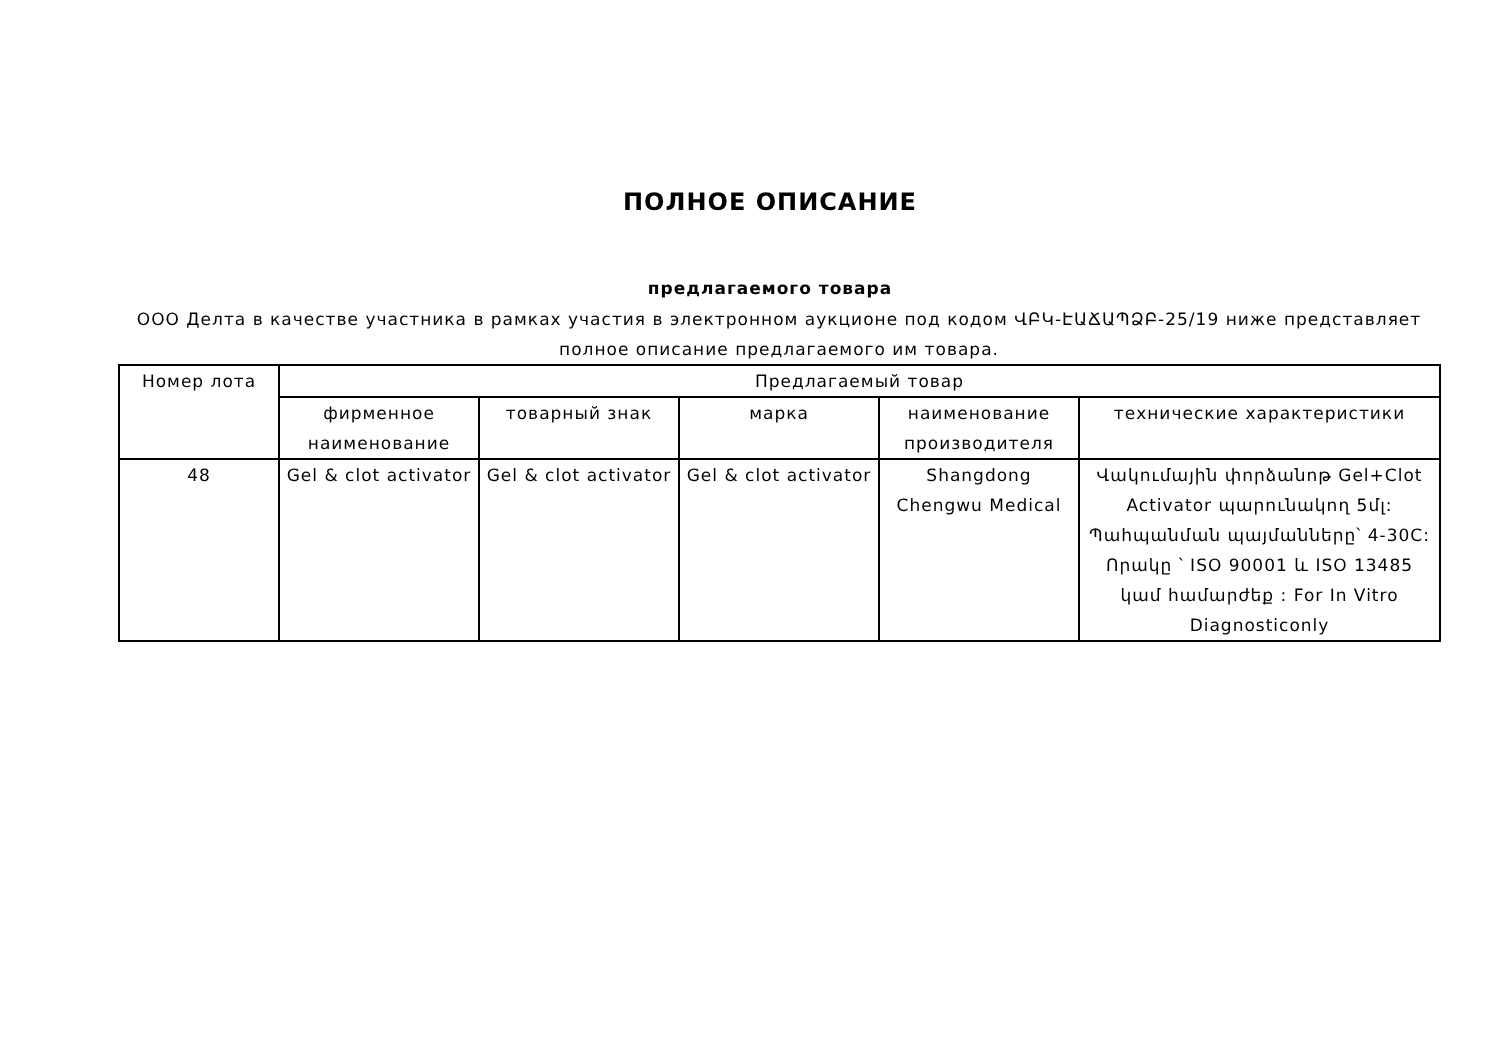ПОЛНОЕ ОПИСАНИЕ
предлагаемого товара
ООО Делта в качестве участника в рамках участия в электронном аукционе под кодом ՎԲԿ-ԷԱՃԱՊՁԲ-25/19 ниже представляет полное описание предлагаемого им товара.
| Номер лота | Предлагаемый товар | | | | |
| --- | --- | --- | --- | --- | --- |
| | фирменное наименование | товарный знак | марка | наименование производителя | технические характеристики |
| 48 | Gel & clot activator | Gel & clot activator | Gel & clot activator | Shangdong Chengwu Medical | Վակումային փորձանոթ Gel+Clot Activator պարունակող 5մլ: Պահպանման պայմանները՝ 4-30C: Որակը ՝ ISO 90001 և ISO 13485 կամ համարժեք : For In Vitro Diagnosticonly |